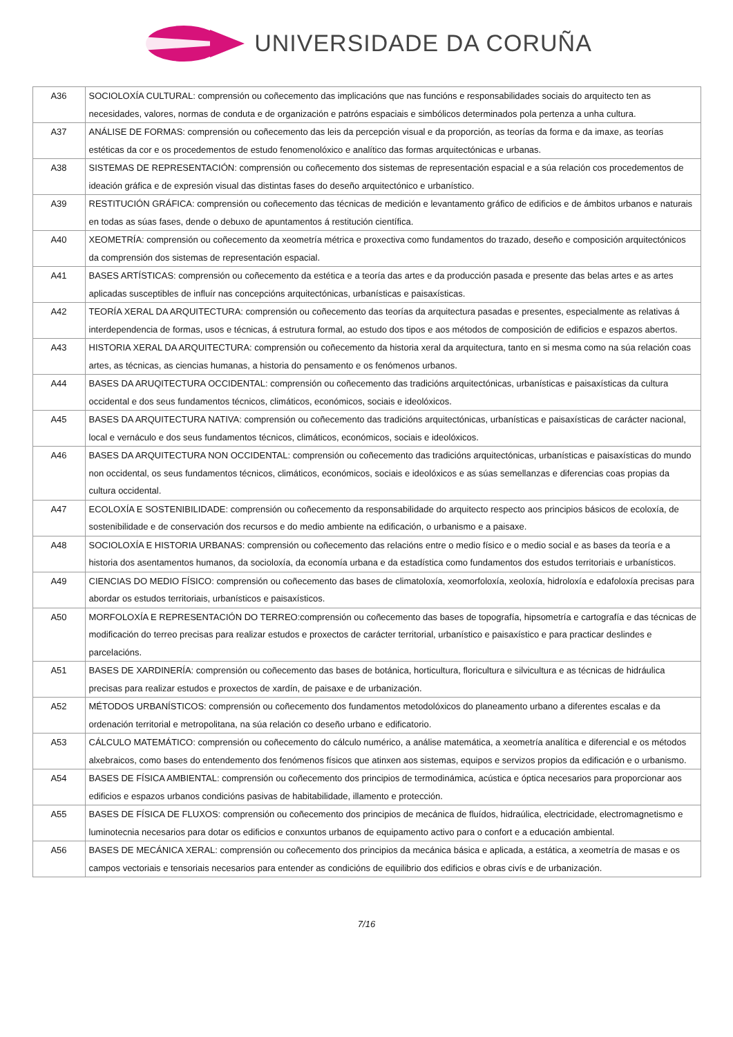UNIVERSIDADE DA CORUÑA
| A36 | SOCIOLOXÍA CULTURAL: comprensión ou coñecemento das implicacións que nas funcións e responsabilidades sociais do arquitecto ten as necesidades, valores, normas de conduta e de organización e patróns espaciais e simbólicos determinados pola pertenza a unha cultura. |
| A37 | ANÁLISE DE FORMAS: comprensión ou coñecemento das leis da percepción visual e da proporción, as teorías da forma e da imaxe, as teorías estéticas da cor e os procedementos de estudo fenomenolóxico e analítico das formas arquitectónicas e urbanas. |
| A38 | SISTEMAS DE REPRESENTACIÓN: comprensión ou coñecemento dos sistemas de representación espacial e a súa relación cos procedementos de ideación gráfica e de expresión visual das distintas fases do deseño arquitectónico e urbanístico. |
| A39 | RESTITUCIÓN GRÁFICA: comprensión ou coñecemento das técnicas de medición e levantamento gráfico de edificios e de ámbitos urbanos e naturais en todas as súas fases, dende o debuxo de apuntamentos á restitución científica. |
| A40 | XEOMETRÍA: comprensión ou coñecemento da xeometría métrica e proxectiva como fundamentos do trazado, deseño e composición arquitectónicos da comprensión dos sistemas de representación espacial. |
| A41 | BASES ARTÍSTICAS: comprensión ou coñecemento da estética e a teoría das artes e da producción pasada e presente das belas artes e as artes aplicadas susceptibles de influír nas concepcións arquitectónicas, urbanísticas e paisaxísticas. |
| A42 | TEORÍA XERAL DA ARQUITECTURA: comprensión ou coñecemento das teorías da arquitectura pasadas e presentes, especialmente as relativas á interdependencia de formas, usos e técnicas, á estrutura formal, ao estudo dos tipos e aos métodos de composición de edificios e espazos abertos. |
| A43 | HISTORIA XERAL DA ARQUITECTURA: comprensión ou coñecemento da historia xeral da arquitectura, tanto en si mesma como na súa relación coas artes, as técnicas, as ciencias humanas, a historia do pensamento e os fenómenos urbanos. |
| A44 | BASES DA ARUQITECTURA OCCIDENTAL: comprensión ou coñecemento das tradicións arquitectónicas, urbanísticas e paisaxísticas da cultura occidental e dos seus fundamentos técnicos, climáticos, económicos, sociais e ideolóxicos. |
| A45 | BASES DA ARQUITECTURA NATIVA: comprensión ou coñecemento das tradicións arquitectónicas, urbanísticas e paisaxísticas de carácter nacional, local e vernáculo e dos seus fundamentos técnicos, climáticos, económicos, sociais e ideolóxicos. |
| A46 | BASES DA ARQUITECTURA NON OCCIDENTAL: comprensión ou coñecemento das tradicións arquitectónicas, urbanísticas e paisaxísticas do mundo non occidental, os seus fundamentos técnicos, climáticos, económicos, sociais e ideolóxicos e as súas semellanzas e diferencias coas propias da cultura occidental. |
| A47 | ECOLOXÍA E SOSTENIBILIDADE: comprensión ou coñecemento da responsabilidade do arquitecto respecto aos principios básicos de ecoloxía, de sostenibilidade e de conservación dos recursos e do medio ambiente na edificación, o urbanismo e a paisaxe. |
| A48 | SOCIOLOXÍA E HISTORIA URBANAS: comprensión ou coñecemento das relacións entre o medio físico e o medio social e as bases da teoría e a historia dos asentamentos humanos, da socioloxía, da economía urbana e da estadística como fundamentos dos estudos territoriais e urbanísticos. |
| A49 | CIENCIAS DO MEDIO FÍSICO: comprensión ou coñecemento das bases de climatoloxía, xeomorfoloxía, xeoloxía, hidroloxía e edafoloxía precisas para abordar os estudos territoriais, urbanísticos e paisaxísticos. |
| A50 | MORFOLOXÍA E REPRESENTACIÓN DO TERREO:comprensión ou coñecemento das bases de topografía, hipsometría e cartografía e das técnicas de modificación do terreo precisas para realizar estudos e proxectos de carácter territorial, urbanístico e paisaxístico e para practicar deslindes e parcelacións. |
| A51 | BASES DE XARDINERÍA: comprensión ou coñecemento das bases de botánica, horticultura, floricultura e silvicultura e as técnicas de hidráulica precisas para realizar estudos e proxectos de xardín, de paisaxe e de urbanización. |
| A52 | MÉTODOS URBANÍSTICOS: comprensión ou coñecemento dos fundamentos metodolóxicos do planeamento urbano a diferentes escalas e da ordenación territorial e metropolitana, na súa relación co deseño urbano e edificatorio. |
| A53 | CÁLCULO MATEMÁTICO: comprensión ou coñecemento do cálculo numérico, a análise matemática, a xeometría analítica e diferencial e os métodos alxebraicos, como bases do entendemento dos fenómenos físicos que atinxen aos sistemas, equipos e servizos propios da edificación e o urbanismo. |
| A54 | BASES DE FÍSICA AMBIENTAL: comprensión ou coñecemento dos principios de termodinámica, acústica e óptica necesarios para proporcionar aos edificios e espazos urbanos condicións pasivas de habitabilidade, illamento e protección. |
| A55 | BASES DE FÍSICA DE FLUXOS: comprensión ou coñecemento dos principios de mecánica de fluídos, hidraúlica, electricidade, electromagnetismo e luminotecnia necesarios para dotar os edificios e conxuntos urbanos de equipamento activo para o confort e a educación ambiental. |
| A56 | BASES DE MECÁNICA XERAL: comprensión ou coñecemento dos principios da mecánica básica e aplicada, a estática, a xeometría de masas e os campos vectoriais e tensoriais necesarios para entender as condicións de equilibrio dos edificios e obras civís e de urbanización. |
7/16